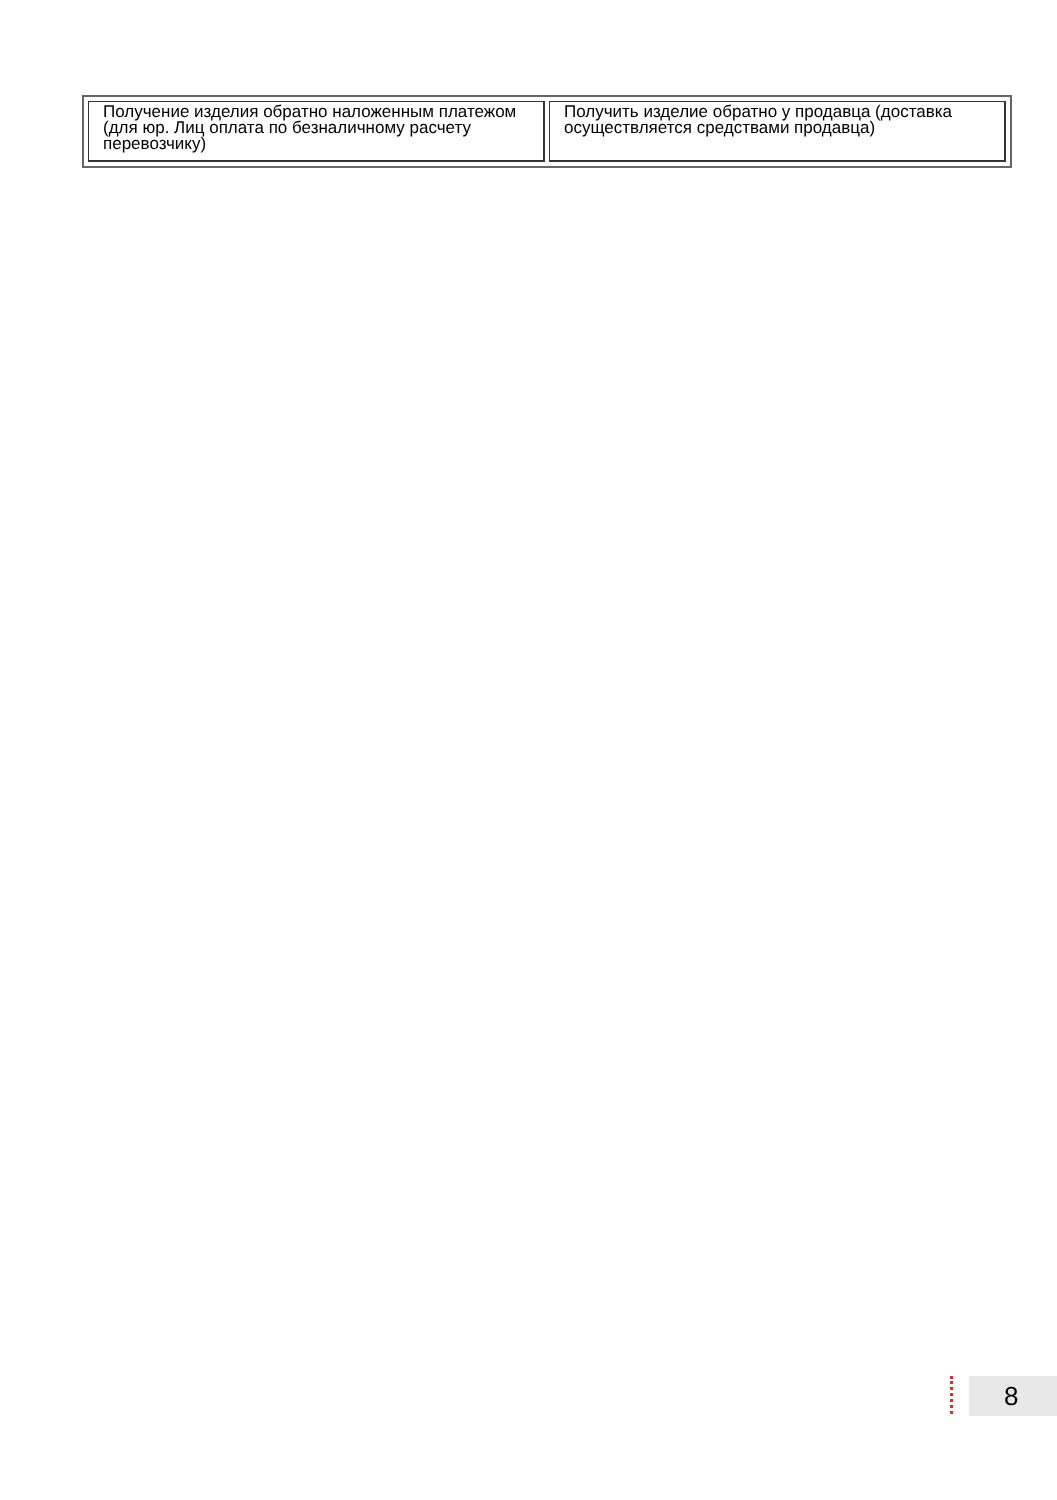| Получение изделия обратно наложенным платежом (для юр. Лиц оплата по безналичному расчету перевозчику) | Получить изделие обратно у продавца (доставка осуществляется средствами продавца) |
8